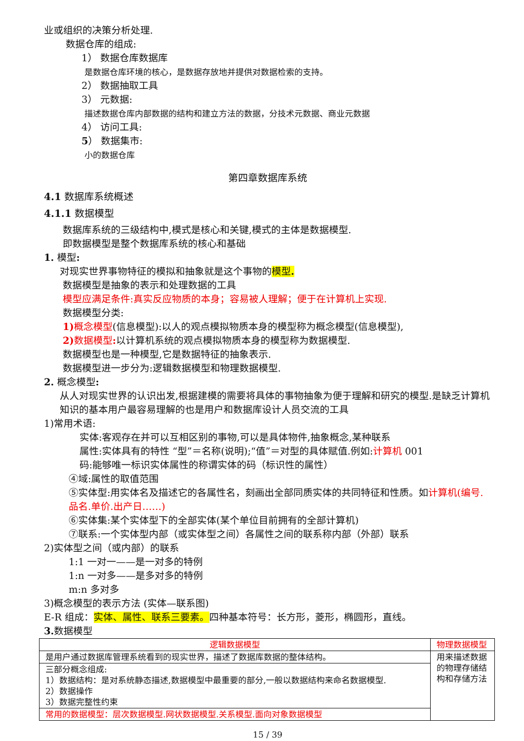业或组织的决策分析处理.
数据仓库的组成:
1） 数据仓库数据库
是数据仓库环境的核心，是数据存放地并提供对数据检索的支持。
2） 数据抽取工具
3） 元数据:
描述数据仓库内部数据的结构和建立方法的数据，分技术元数据、商业元数据
4） 访问工具:
5） 数据集市:
小的数据仓库
第四章数据库系统
4.1 数据库系统概述
4.1.1 数据模型
数据库系统的三级结构中,模式是核心和关键,模式的主体是数据模型.
即数据模型是整个数据库系统的核心和基础
1. 模型:
对现实世界事物特征的模拟和抽象就是这个事物的模型.
数据模型是抽象的表示和处理数据的工具
模型应满足条件:真实反应物质的本身；容易被人理解；便于在计算机上实现.
数据模型分类:
1) 概念模型(信息模型):以人的观点模拟物质本身的模型称为概念模型(信息模型),
2) 数据模型: 以计算机系统的观点模拟物质本身的模型称为数据模型.
数据模型也是一种模型,它是数据特征的抽象表示.
数据模型进一步分为:逻辑数据模型和物理数据模型.
2. 概念模型:
从人对现实世界的认识出发,根据建模的需要将具体的事物抽象为便于理解和研究的模型.是缺乏计算机知识的基本用户最容易理解的也是用户和数据库设计人员交流的工具
1)常用术语:
实体:客观存在并可以互相区别的事物,可以是具体物件,抽象概念,某种联系
属性:实体具有的特性 “型”＝名称(说明);“值”＝对型的具体赋值.例如:计算机 001
码:能够唯一标识实体属性的称谓实体的码（标识性的属性）
④域:属性的取值范围
⑤实体型:用实体名及描述它的各属性名，刻画出全部同质实体的共同特征和性质。如计算机(编号.品名.单价.出产日……)
⑥实体集:某个实体型下的全部实体(某个单位目前拥有的全部计算机)
⑦联系:一个实体型内部（或实体型之间）各属性之间的联系称内部（外部）联系
2)实体型之间（或内部）的联系
1:1 一对一——是一对多的特例
1:n 一对多——是多对多的特例
m:n 多对多
3)概念模型的表示方法 (实体—联系图)
E-R 组成：实体、属性、联系三要素。四种基本符号：长方形，菱形，椭圆形，直线。
3. 数据模型
| 逻辑数据模型 | 物理数据模型 |
| 是用户通过数据库管理系统看到的现实世界，描述了数据库数据的整体结构。 | 用来描述数据的物理存储结构和存储方法 |
| 三部分概念组成: 1）数据结构：是对系统静态描述,数据模型中最重要的部分,一般以数据结构来命名数据模型. 2）数据操作 3）数据完整性约束 | |
| 常用的数据模型：层次数据模型.网状数据模型.关系模型.面向对象数据模型 | |
15 / 39